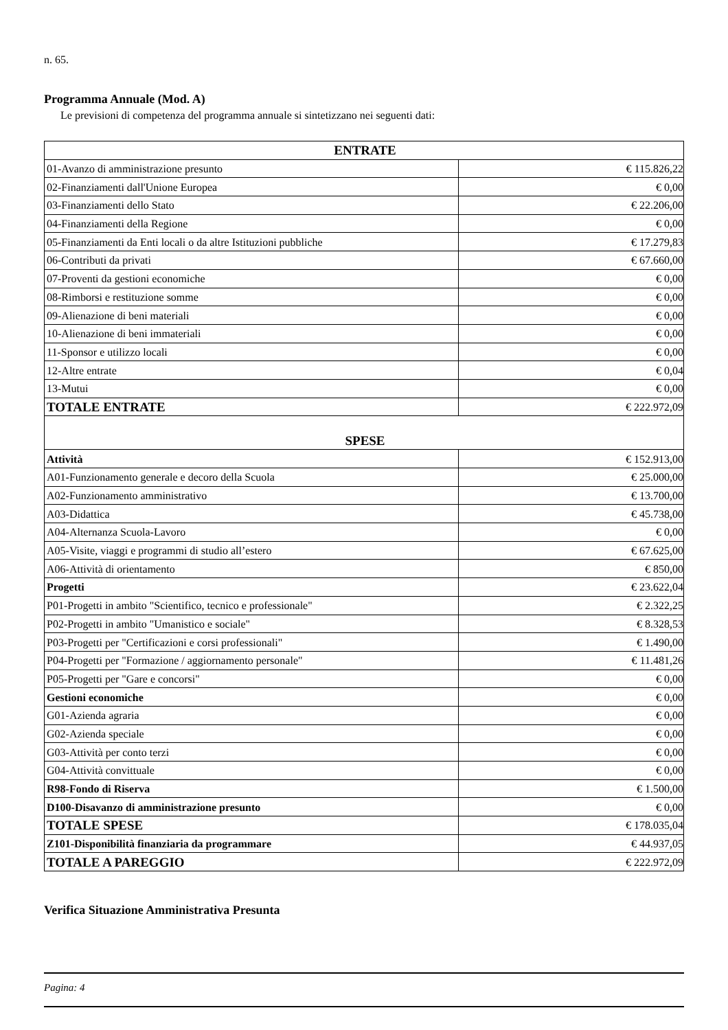n. 65.
Programma Annuale (Mod. A)
Le previsioni di competenza del programma annuale si sintetizzano nei seguenti dati:
| ENTRATE | |
| --- | --- |
| 01-Avanzo di amministrazione presunto | € 115.826,22 |
| 02-Finanziamenti dall'Unione Europea | € 0,00 |
| 03-Finanziamenti dello Stato | € 22.206,00 |
| 04-Finanziamenti della Regione | € 0,00 |
| 05-Finanziamenti da Enti locali o da altre Istituzioni pubbliche | € 17.279,83 |
| 06-Contributi da privati | € 67.660,00 |
| 07-Proventi da gestioni economiche | € 0,00 |
| 08-Rimborsi e restituzione somme | € 0,00 |
| 09-Alienazione di beni materiali | € 0,00 |
| 10-Alienazione di beni immateriali | € 0,00 |
| 11-Sponsor e utilizzo locali | € 0,00 |
| 12-Altre entrate | € 0,04 |
| 13-Mutui | € 0,00 |
| TOTALE ENTRATE | € 222.972,09 |
| SPESE | |
| Attività | € 152.913,00 |
| A01-Funzionamento generale e decoro della Scuola | € 25.000,00 |
| A02-Funzionamento amministrativo | € 13.700,00 |
| A03-Didattica | € 45.738,00 |
| A04-Alternanza Scuola-Lavoro | € 0,00 |
| A05-Visite, viaggi e programmi di studio all’estero | € 67.625,00 |
| A06-Attività di orientamento | € 850,00 |
| Progetti | € 23.622,04 |
| P01-Progetti in ambito "Scientifico, tecnico e professionale" | € 2.322,25 |
| P02-Progetti in ambito "Umanistico e sociale" | € 8.328,53 |
| P03-Progetti per "Certificazioni e corsi professionali" | € 1.490,00 |
| P04-Progetti per "Formazione / aggiornamento personale" | € 11.481,26 |
| P05-Progetti per "Gare e concorsi" | € 0,00 |
| Gestioni economiche | € 0,00 |
| G01-Azienda agraria | € 0,00 |
| G02-Azienda speciale | € 0,00 |
| G03-Attività per conto terzi | € 0,00 |
| G04-Attività convittuale | € 0,00 |
| R98-Fondo di Riserva | € 1.500,00 |
| D100-Disavanzo di amministrazione presunto | € 0,00 |
| TOTALE SPESE | € 178.035,04 |
| Z101-Disponibilità finanziaria da programmare | € 44.937,05 |
| TOTALE A PAREGGIO | € 222.972,09 |
Verifica Situazione Amministrativa Presunta
Pagina: 4